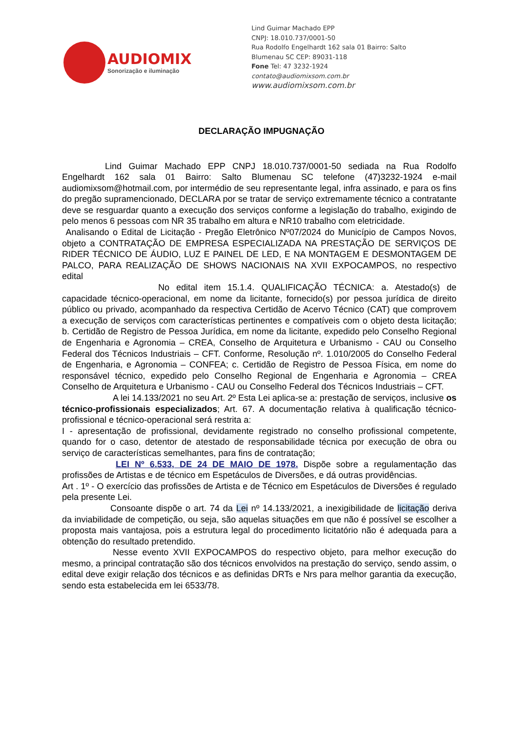AUDIOMIX
Sonorização e iluminação
Lind Guimar Machado EPP
CNPJ: 18.010.737/0001-50
Rua Rodolfo Engelhardt 162 sala 01 Bairro: Salto
Blumenau SC CEP: 89031-118
Fone Tel: 47 3232-1924
contato@audiomixsom.com.br
www.audiomixsom.com.br
DECLARAÇÃO IMPUGNAÇÃO
Lind Guimar Machado EPP CNPJ 18.010.737/0001-50 sediada na Rua Rodolfo Engelhardt 162 sala 01 Bairro: Salto Blumenau SC telefone (47)3232-1924 e-mail audiomixsom@hotmail.com, por intermédio de seu representante legal, infra assinado, e para os fins do pregão supramencionado, DECLARA por se tratar de serviço extremamente técnico a contratante deve se resguardar quanto a execução dos serviços conforme a legislação do trabalho, exigindo de pelo menos 6 pessoas com NR 35 trabalho em altura e NR10 trabalho com eletricidade.
Analisando o Edital de Licitação - Pregão Eletrônico Nº07/2024 do Município de Campos Novos, objeto a CONTRATAÇÃO DE EMPRESA ESPECIALIZADA NA PRESTAÇÃO DE SERVIÇOS DE RIDER TÉCNICO DE ÁUDIO, LUZ E PAINEL DE LED, E NA MONTAGEM E DESMONTAGEM DE PALCO, PARA REALIZAÇÃO DE SHOWS NACIONAIS NA XVII EXPOCAMPOS, no respectivo edital
No edital item 15.1.4. QUALIFICAÇÃO TÉCNICA: a. Atestado(s) de capacidade técnico-operacional, em nome da licitante, fornecido(s) por pessoa jurídica de direito público ou privado, acompanhado da respectiva Certidão de Acervo Técnico (CAT) que comprovem a execução de serviços com características pertinentes e compatíveis com o objeto desta licitação; b. Certidão de Registro de Pessoa Jurídica, em nome da licitante, expedido pelo Conselho Regional de Engenharia e Agronomia – CREA, Conselho de Arquitetura e Urbanismo - CAU ou Conselho Federal dos Técnicos Industriais – CFT. Conforme, Resolução nº. 1.010/2005 do Conselho Federal de Engenharia, e Agronomia – CONFEA; c. Certidão de Registro de Pessoa Física, em nome do responsável técnico, expedido pelo Conselho Regional de Engenharia e Agronomia – CREA Conselho de Arquitetura e Urbanismo - CAU ou Conselho Federal dos Técnicos Industriais – CFT.
A lei 14.133/2021 no seu Art. 2º Esta Lei aplica-se a: prestação de serviços, inclusive os técnico-profissionais especializados; Art. 67. A documentação relativa à qualificação técnico-profissional e técnico-operacional será restrita a:
I - apresentação de profissional, devidamente registrado no conselho profissional competente, quando for o caso, detentor de atestado de responsabilidade técnica por execução de obra ou serviço de características semelhantes, para fins de contratação;
LEI Nº 6.533, DE 24 DE MAIO DE 1978. Dispõe sobre a regulamentação das profissões de Artistas e de técnico em Espetáculos de Diversões, e dá outras providências.
Art . 1º - O exercício das profissões de Artista e de Técnico em Espetáculos de Diversões é regulado pela presente Lei.
Consoante dispõe o art. 74 da Lei nº 14.133/2021, a inexigibilidade de licitação deriva da inviabilidade de competição, ou seja, são aquelas situações em que não é possível se escolher a proposta mais vantajosa, pois a estrutura legal do procedimento licitatório não é adequada para a obtenção do resultado pretendido.
Nesse evento XVII EXPOCAMPOS do respectivo objeto, para melhor execução do mesmo, a principal contratação são dos técnicos envolvidos na prestação do serviço, sendo assim, o edital deve exigir relação dos técnicos e as definidas DRTs e Nrs para melhor garantia da execução, sendo esta estabelecida em lei 6533/78.